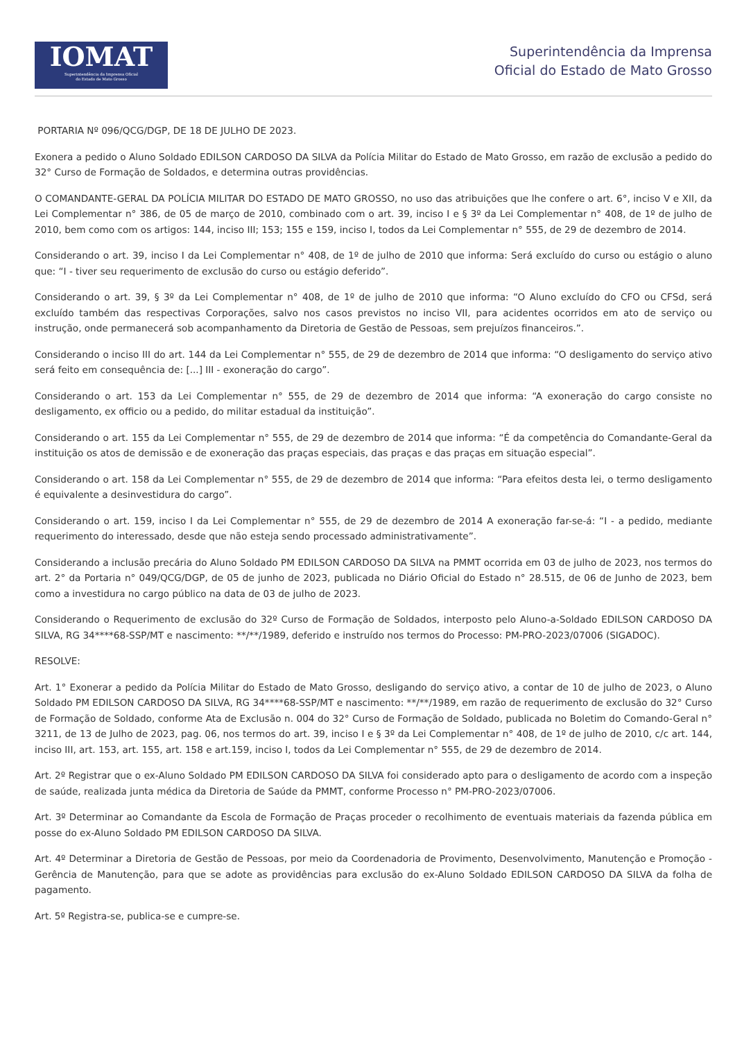IOMAT
Superintendência da Imprensa Oficial
do Estado de Mato Grosso
Superintendência da Imprensa
Oficial do Estado de Mato Grosso
PORTARIA Nº 096/QCG/DGP, DE 18 DE JULHO DE 2023.
Exonera a pedido o Aluno Soldado EDILSON CARDOSO DA SILVA da Polícia Militar do Estado de Mato Grosso, em razão de exclusão a pedido do 32° Curso de Formação de Soldados, e determina outras providências.
O COMANDANTE-GERAL DA POLÍCIA MILITAR DO ESTADO DE MATO GROSSO, no uso das atribuições que lhe confere o art. 6°, inciso V e XII, da Lei Complementar n° 386, de 05 de março de 2010, combinado com o art. 39, inciso I e § 3º da Lei Complementar n° 408, de 1º de julho de 2010, bem como com os artigos: 144, inciso III; 153; 155 e 159, inciso I, todos da Lei Complementar n° 555, de 29 de dezembro de 2014.
Considerando o art. 39, inciso I da Lei Complementar n° 408, de 1º de julho de 2010 que informa: Será excluído do curso ou estágio o aluno que: “I - tiver seu requerimento de exclusão do curso ou estágio deferido”.
Considerando o art. 39, § 3º da Lei Complementar n° 408, de 1º de julho de 2010 que informa: “O Aluno excluído do CFO ou CFSd, será excluído também das respectivas Corporações, salvo nos casos previstos no inciso VII, para acidentes ocorridos em ato de serviço ou instrução, onde permanecerá sob acompanhamento da Diretoria de Gestão de Pessoas, sem prejuízos financeiros.”.
Considerando o inciso III do art. 144 da Lei Complementar n° 555, de 29 de dezembro de 2014 que informa: “O desligamento do serviço ativo será feito em consequência de: [...] III - exoneração do cargo”.
Considerando o art. 153 da Lei Complementar n° 555, de 29 de dezembro de 2014 que informa: “A exoneração do cargo consiste no desligamento, ex officio ou a pedido, do militar estadual da instituição”.
Considerando o art. 155 da Lei Complementar n° 555, de 29 de dezembro de 2014 que informa: “É da competência do Comandante-Geral da instituição os atos de demissão e de exoneração das praças especiais, das praças e das praças em situação especial”.
Considerando o art. 158 da Lei Complementar n° 555, de 29 de dezembro de 2014 que informa: “Para efeitos desta lei, o termo desligamento é equivalente a desinvestidura do cargo”.
Considerando o art. 159, inciso I da Lei Complementar n° 555, de 29 de dezembro de 2014 A exoneração far-se-á: “I - a pedido, mediante requerimento do interessado, desde que não esteja sendo processado administrativamente”.
Considerando a inclusão precária do Aluno Soldado PM EDILSON CARDOSO DA SILVA na PMMT ocorrida em 03 de julho de 2023, nos termos do art. 2° da Portaria n° 049/QCG/DGP, de 05 de junho de 2023, publicada no Diário Oficial do Estado n° 28.515, de 06 de Junho de 2023, bem como a investidura no cargo público na data de 03 de julho de 2023.
Considerando o Requerimento de exclusão do 32º Curso de Formação de Soldados, interposto pelo Aluno-a-Soldado EDILSON CARDOSO DA SILVA, RG 34****68-SSP/MT e nascimento: **/**/1989, deferido e instruído nos termos do Processo: PM-PRO-2023/07006 (SIGADOC).
RESOLVE:
Art. 1° Exonerar a pedido da Polícia Militar do Estado de Mato Grosso, desligando do serviço ativo, a contar de 10 de julho de 2023, o Aluno Soldado PM EDILSON CARDOSO DA SILVA, RG 34****68-SSP/MT e nascimento: **/**/1989, em razão de requerimento de exclusão do 32° Curso de Formação de Soldado, conforme Ata de Exclusão n. 004 do 32° Curso de Formação de Soldado, publicada no Boletim do Comando-Geral n° 3211, de 13 de Julho de 2023, pag. 06, nos termos do art. 39, inciso I e § 3º da Lei Complementar n° 408, de 1º de julho de 2010, c/c art. 144, inciso III, art. 153, art. 155, art. 158 e art.159, inciso I, todos da Lei Complementar n° 555, de 29 de dezembro de 2014.
Art. 2º Registrar que o ex-Aluno Soldado PM EDILSON CARDOSO DA SILVA foi considerado apto para o desligamento de acordo com a inspeção de saúde, realizada junta médica da Diretoria de Saúde da PMMT, conforme Processo n° PM-PRO-2023/07006.
Art. 3º Determinar ao Comandante da Escola de Formação de Praças proceder o recolhimento de eventuais materiais da fazenda pública em posse do ex-Aluno Soldado PM EDILSON CARDOSO DA SILVA.
Art. 4º Determinar a Diretoria de Gestão de Pessoas, por meio da Coordenadoria de Provimento, Desenvolvimento, Manutenção e Promoção - Gerência de Manutenção, para que se adote as providências para exclusão do ex-Aluno Soldado EDILSON CARDOSO DA SILVA da folha de pagamento.
Art. 5º Registra-se, publica-se e cumpre-se.